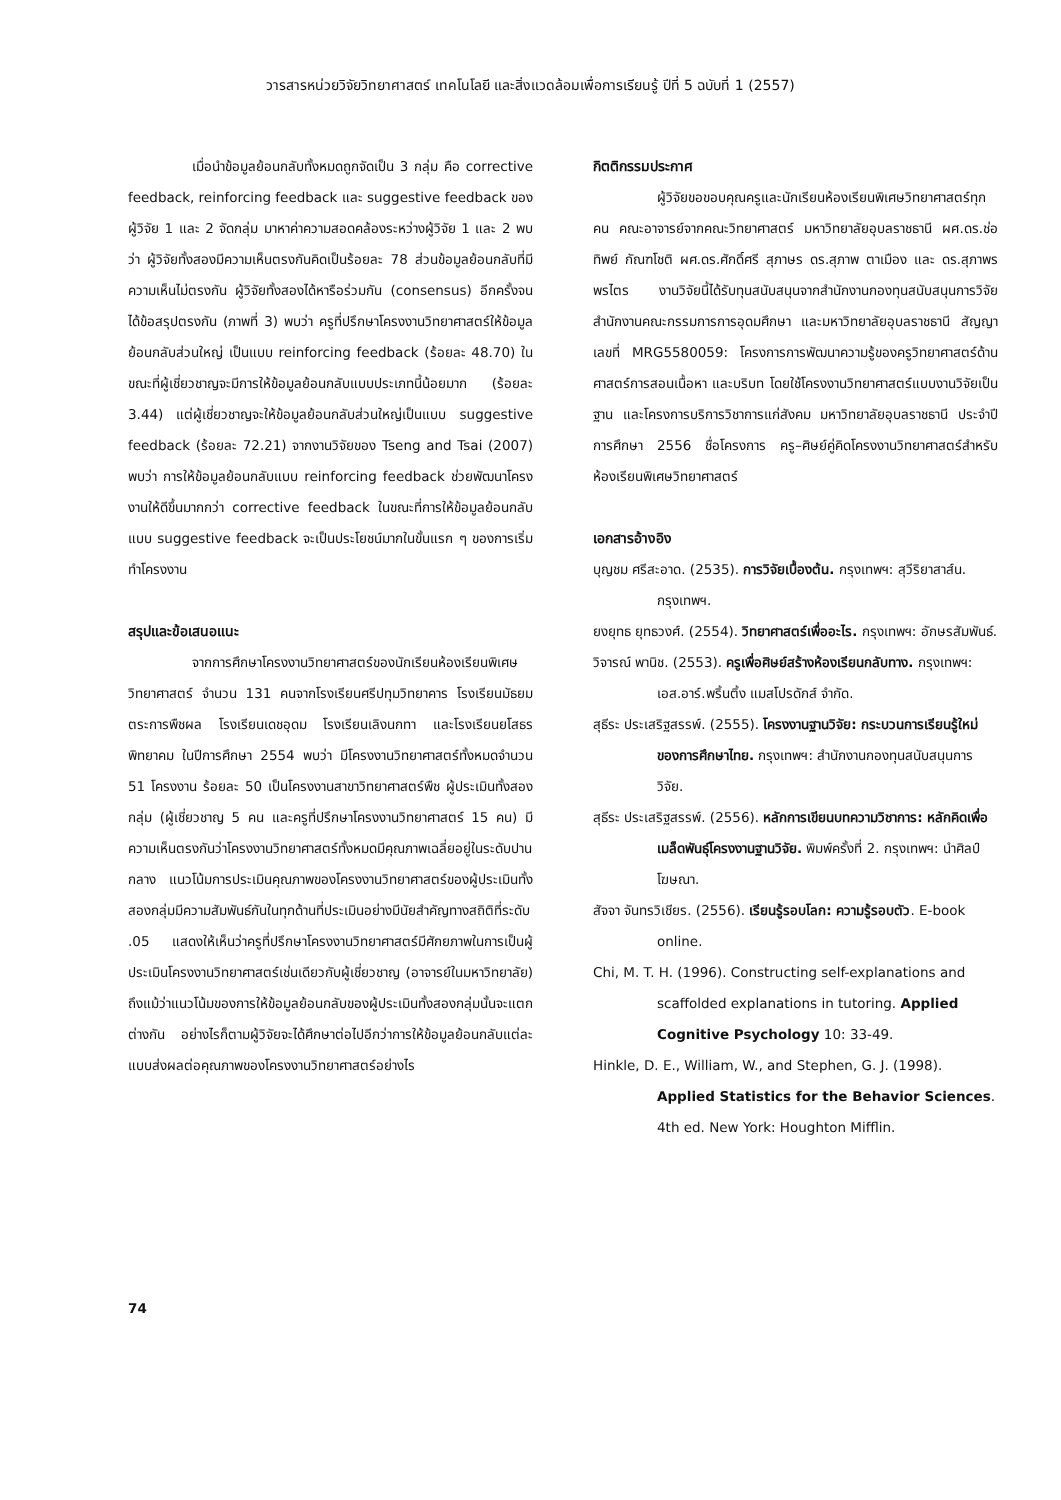วารสารหน่วยวิจัยวิทยาศาสตร์ เทคโนโลยี และสิ่งแวดล้อมเพื่อการเรียนรู้ ปีที่ 5 ฉบับที่ 1 (2557)
เมื่อนำข้อมูลย้อนกลับทั้งหมดถูกจัดเป็น 3 กลุ่ม คือ corrective feedback, reinforcing feedback และ suggestive feedback ของผู้วิจัย 1 และ 2 จัดกลุ่ม มาหาค่าความสอดคล้องระหว่างผู้วิจัย 1 และ 2 พบว่า ผู้วิจัยทั้งสองมีความเห็นตรงกันคิดเป็นร้อยละ 78 ส่วนข้อมูลย้อนกลับที่มีความเห็นไม่ตรงกัน ผู้วิจัยทั้งสองได้หารือร่วมกัน (consensus) อีกครั้งจนได้ข้อสรุปตรงกัน (ภาพที่ 3) พบว่า ครูที่ปรึกษาโครงงานวิทยาศาสตร์ให้ข้อมูลย้อนกลับส่วนใหญ่ เป็นแบบ reinforcing feedback (ร้อยละ 48.70) ในขณะที่ผู้เชี่ยวชาญจะมีการให้ข้อมูลย้อนกลับแบบประเภทนี้น้อยมาก (ร้อยละ 3.44) แต่ผู้เชี่ยวชาญจะให้ข้อมูลย้อนกลับส่วนใหญ่เป็นแบบ suggestive feedback (ร้อยละ 72.21) จากงานวิจัยของ Tseng and Tsai (2007) พบว่า การให้ข้อมูลย้อนกลับแบบ reinforcing feedback ช่วยพัฒนาโครงงานให้ดีขึ้นมากกว่า corrective feedback ในขณะที่การให้ข้อมูลย้อนกลับแบบ suggestive feedback จะเป็นประโยชน์มากในขั้นแรก ๆ ของการเริ่มทำโครงงาน
สรุปและข้อเสนอแนะ
จากการศึกษาโครงงานวิทยาศาสตร์ของนักเรียนห้องเรียนพิเศษวิทยาศาสตร์ จำนวน 131 คนจากโรงเรียนศรีปทุมวิทยาคาร โรงเรียนมัธยมตระการพืชผล โรงเรียนเดชอุดม โรงเรียนเลิงนกทา และโรงเรียนยโสธรพิทยาคม ในปีการศึกษา 2554 พบว่า มีโครงงานวิทยาศาสตร์ทั้งหมดจำนวน 51 โครงงาน ร้อยละ 50 เป็นโครงงานสาขาวิทยาศาสตร์พืช ผู้ประเมินทั้งสองกลุ่ม (ผู้เชี่ยวชาญ 5 คน และครูที่ปรึกษาโครงงานวิทยาศาสตร์ 15 คน) มีความเห็นตรงกันว่าโครงงานวิทยาศาสตร์ทั้งหมดมีคุณภาพเฉลี่ยอยู่ในระดับปานกลาง แนวโน้มการประเมินคุณภาพของโครงงานวิทยาศาสตร์ของผู้ประเมินทั้งสองกลุ่มมีความสัมพันธ์กันในทุกด้านที่ประเมินอย่างมีนัยสำคัญทางสถิติที่ระดับ .05 แสดงให้เห็นว่าครูที่ปรึกษาโครงงานวิทยาศาสตร์มีศักยภาพในการเป็นผู้ประเมินโครงงานวิทยาศาสตร์เช่นเดียวกับผู้เชี่ยวชาญ (อาจารย์ในมหาวิทยาลัย) ถึงแม้ว่าแนวโน้มของการให้ข้อมูลย้อนกลับของผู้ประเมินทั้งสองกลุ่มนั้นจะแตกต่างกัน อย่างไรก็ตามผู้วิจัยจะได้ศึกษาต่อไปอีกว่าการให้ข้อมูลย้อนกลับแต่ละแบบส่งผลต่อคุณภาพของโครงงานวิทยาศาสตร์อย่างไร
กิตติกรรมประกาศ
ผู้วิจัยขอขอบคุณครูและนักเรียนห้องเรียนพิเศษวิทยาศาสตร์ทุกคน คณะอาจารย์จากคณะวิทยาศาสตร์ มหาวิทยาลัยอุบลราชธานี ผศ.ดร.ช่อทิพย์ กัณฑโชติ ผศ.ดร.ศักดิ์ศรี สุภาษร ดร.สุภาพ ตาเมือง และ ดร.สุภาพร พรไตร งานวิจัยนี้ได้รับทุนสนับสนุนจากสำนักงานกองทุนสนับสนุนการวิจัย สำนักงานคณะกรรมการการอุดมศึกษา และมหาวิทยาลัยอุบลราชธานี สัญญาเลขที่ MRG5580059: โครงการการพัฒนาความรู้ของครูวิทยาศาสตร์ด้านศาสตร์การสอนเนื้อหา และบริบท โดยใช้โครงงานวิทยาศาสตร์แบบงานวิจัยเป็นฐาน และโครงการบริการวิชาการแก่สังคม มหาวิทยาลัยอุบลราชธานี ประจำปีการศึกษา 2556 ชื่อโครงการ ครู–ศิษย์คู่คิดโครงงานวิทยาศาสตร์สำหรับห้องเรียนพิเศษวิทยาศาสตร์
เอกสารอ้างอิง
บุญชม ศรีสะอาด. (2535). การวิจัยเบื้องต้น. กรุงเทพฯ: สุวีริยาสาส์น. กรุงเทพฯ.
ยงยุทธ ยุทธวงศ์. (2554). วิทยาศาสตร์เพื่ออะไร. กรุงเทพฯ: อักษรสัมพันธ์.
วิจารณ์ พานิช. (2553). ครูเพื่อศิษย์สร้างห้องเรียนกลับทาง. กรุงเทพฯ: เอส.อาร์.พริ้นติ้ง แมสโปรดักส์ จำกัด.
สุธีระ ประเสริฐสรรพ์. (2555). โครงงานฐานวิจัย: กระบวนการเรียนรู้ใหม่ของการศึกษาไทย. กรุงเทพฯ: สำนักงานกองทุนสนับสนุนการวิจัย.
สุธีระ ประเสริฐสรรพ์. (2556). หลักการเขียนบทความวิชาการ: หลักคิดเพื่อเมล็ดพันธุ์โครงงานฐานวิจัย. พิมพ์ครั้งที่ 2. กรุงเทพฯ: นำศิลป์โฆษณา.
สัจจา จันทรวิเชียร. (2556). เรียนรู้รอบโลก: ความรู้รอบตัว. E-book online.
Chi, M. T. H. (1996). Constructing self-explanations and scaffolded explanations in tutoring. Applied Cognitive Psychology 10: 33-49.
Hinkle, D. E., William, W., and Stephen, G. J. (1998). Applied Statistics for the Behavior Sciences. 4th ed. New York: Houghton Mifflin.
74